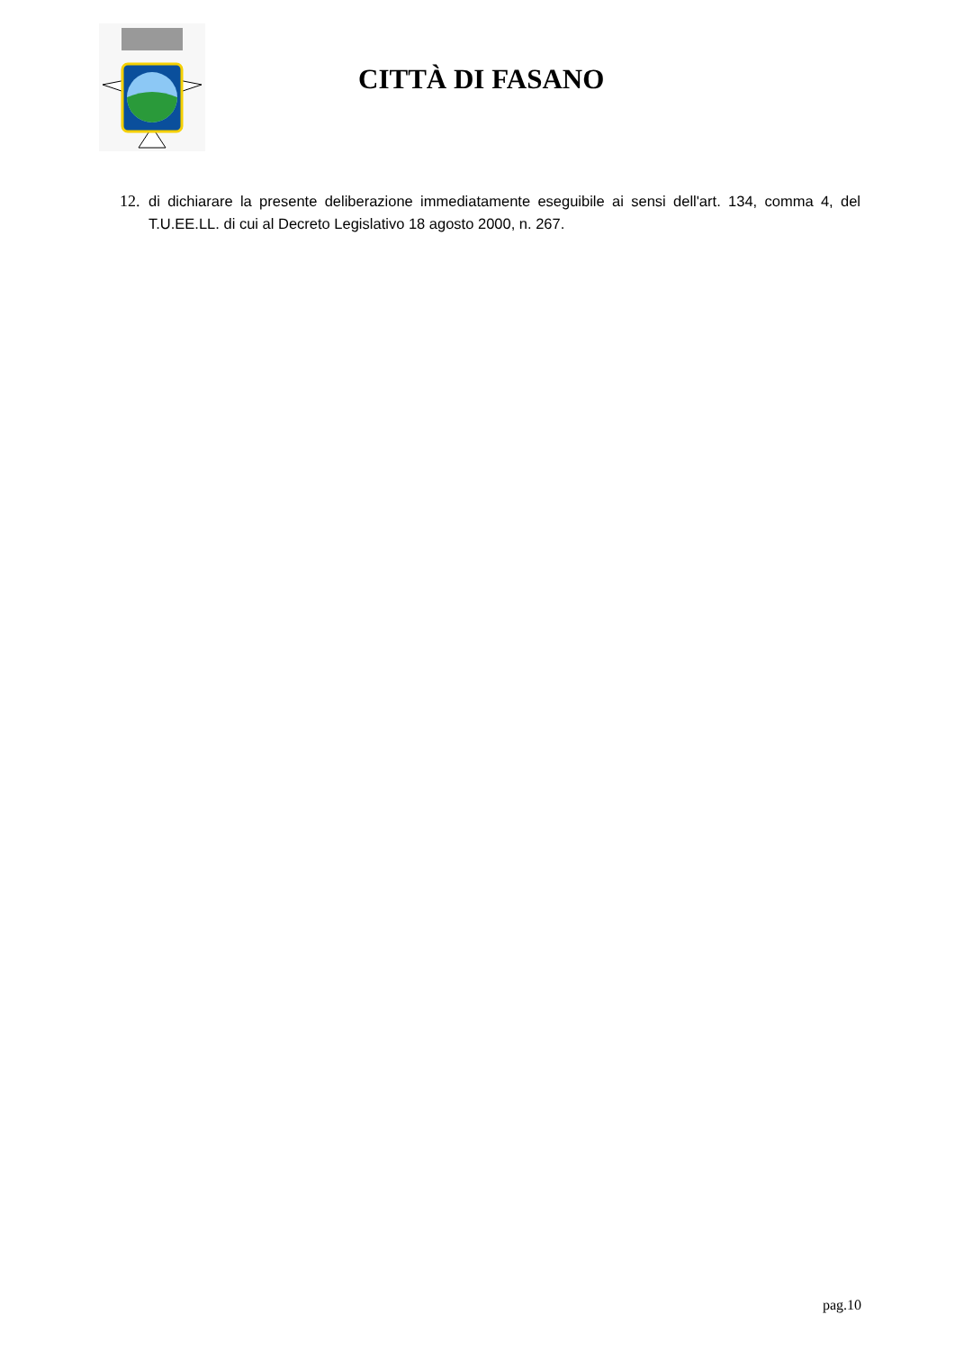CITTÀ DI FASANO
12. di dichiarare la presente deliberazione immediatamente eseguibile ai sensi dell'art. 134, comma 4, del T.U.EE.LL. di cui al Decreto Legislativo 18 agosto 2000, n. 267.
pag.10